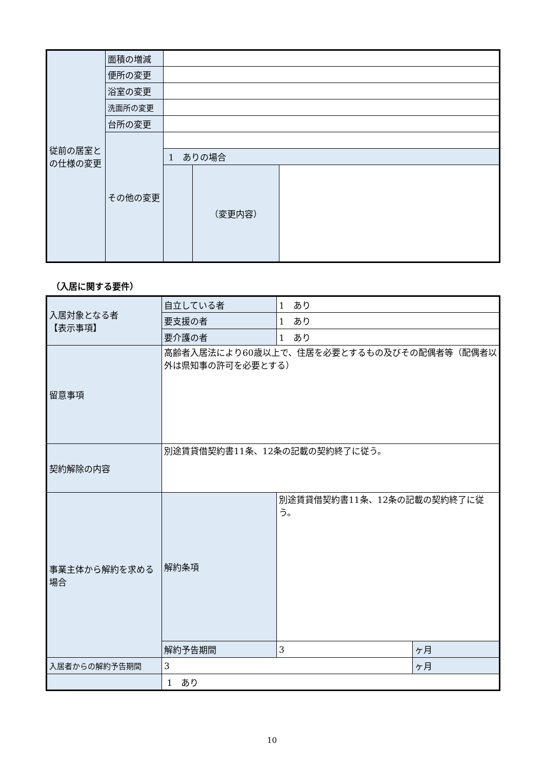| 従前の居室との仕様の変更 | 面積の増減 | | | |
| | 便所の変更 | | | |
| | 浴室の変更 | | | |
| | 洗面所の変更 | | | |
| | 台所の変更 | | | |
| | その他の変更 | | | |
| | | 1 ありの場合 | | |
| | | | （変更内容） | |
（入居に関する要件）
| 入居対象となる者 【表示事項】 | 自立している者 | 1 あり | |
| | 要支援の者 | 1 あり | |
| | 要介護の者 | 1 あり | |
| 留意事項 | 高齢者入居法により60歳以上で、住居を必要とするもの及びその配偶者等（配偶者以外は県知事の許可を必要とする） | | |
| 契約解除の内容 | 別途賃貸借契約書11条、12条の記載の契約終了に従う。 | | |
| 事業主体から解約を求める場合 | 解約条項 | 別途賃貸借契約書11条、12条の記載の契約終了に従う。 | |
| | 解約予告期間 | 3 | ヶ月 |
| 入居者からの解約予告期間 | 3 | | ヶ月 |
| | 1 あり | | |
10